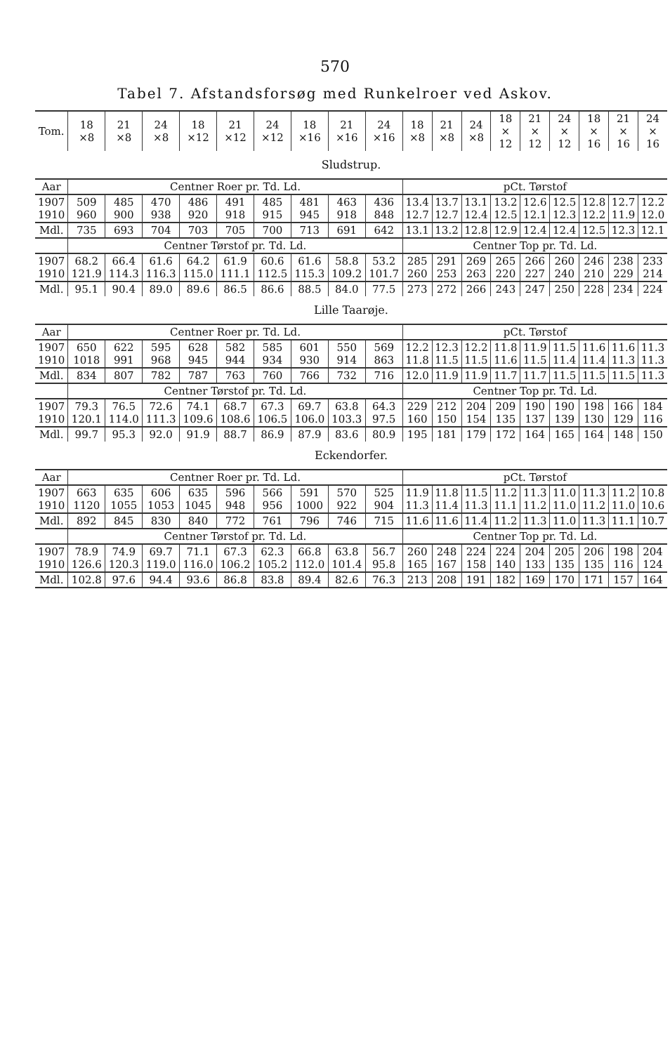570
Tabel 7. Afstandsforsøg med Runkelroer ved Askov.
| Tom. | 18 ×8 | 21 ×8 | 24 ×8 | 18 ×12 | 21 ×12 | 24 ×12 | 18 ×16 | 21 ×16 | 24 ×16 | 18 ×8 | 21 ×8 | 24 ×8 | 18 × 12 | 21 × 12 | 24 × 12 | 18 × 16 | 21 × 16 | 24 × 16 |
| Sludstrup. | | | | | | | | | | | | | | | | | | |
| Aar | Centner Roer pr. Td. Ld. | | | | | | | | | pCt. Tørstof | | | | | | | | |
| 1907 1910 | 509 960 | 485 900 | 470 938 | 486 920 | 491 918 | 485 915 | 481 945 | 463 918 | 436 848 | 13.4 12.7 | 13.7 12.7 | 13.1 12.4 | 13.2 12.5 | 12.6 12.1 | 12.5 12.3 | 12.8 12.2 | 12.7 11.9 | 12.2 12.0 |
| Mdl. | 735 | 693 | 704 | 703 | 705 | 700 | 713 | 691 | 642 | 13.1 | 13.2 | 12.8 | 12.9 | 12.4 | 12.4 | 12.5 | 12.3 | 12.1 |
| | Centner Tørstof pr. Td. Ld. | | | | | | | | | Centner Top pr. Td. Ld. | | | | | | | | |
| 1907 1910 | 68.2 121.9 | 66.4 114.3 | 61.6 116.3 | 64.2 115.0 | 61.9 111.1 | 60.6 112.5 | 61.6 115.3 | 58.8 109.2 | 53.2 101.7 | 285 260 | 291 253 | 269 263 | 265 220 | 266 227 | 260 240 | 246 210 | 238 229 | 233 214 |
| Mdl. | 95.1 | 90.4 | 89.0 | 89.6 | 86.5 | 86.6 | 88.5 | 84.0 | 77.5 | 273 | 272 | 266 | 243 | 247 | 250 | 228 | 234 | 224 |
| Lille Taarøje. | | | | | | | | | | | | | | | | | | |
| Aar | Centner Roer pr. Td. Ld. | | | | | | | | | pCt. Tørstof | | | | | | | | |
| 1907 1910 | 650 1018 | 622 991 | 595 968 | 628 945 | 582 944 | 585 934 | 601 930 | 550 914 | 569 863 | 12.2 11.8 | 12.3 11.5 | 12.2 11.5 | 11.8 11.6 | 11.9 11.5 | 11.5 11.4 | 11.6 11.4 | 11.6 11.3 | 11.3 11.3 |
| Mdl. | 834 | 807 | 782 | 787 | 763 | 760 | 766 | 732 | 716 | 12.0 | 11.9 | 11.9 | 11.7 | 11.7 | 11.5 | 11.5 | 11.5 | 11.3 |
| | Centner Tørstof pr. Td. Ld. | | | | | | | | | Centner Top pr. Td. Ld. | | | | | | | | |
| 1907 1910 | 79.3 120.1 | 76.5 114.0 | 72.6 111.3 | 74.1 109.6 | 68.7 108.6 | 67.3 106.5 | 69.7 106.0 | 63.8 103.3 | 64.3 97.5 | 229 160 | 212 150 | 204 154 | 209 135 | 190 137 | 190 139 | 198 130 | 166 129 | 184 116 |
| Mdl. | 99.7 | 95.3 | 92.0 | 91.9 | 88.7 | 86.9 | 87.9 | 83.6 | 80.9 | 195 | 181 | 179 | 172 | 164 | 165 | 164 | 148 | 150 |
| Eckendorfer. | | | | | | | | | | | | | | | | | | |
| Aar | Centner Roer pr. Td. Ld. | | | | | | | | | pCt. Tørstof | | | | | | | | |
| 1907 1910 | 663 1120 | 635 1055 | 606 1053 | 635 1045 | 596 948 | 566 956 | 591 1000 | 570 922 | 525 904 | 11.9 11.3 | 11.8 11.4 | 11.5 11.3 | 11.2 11.1 | 11.3 11.2 | 11.0 11.0 | 11.3 11.2 | 11.2 11.0 | 10.8 10.6 |
| Mdl. | 892 | 845 | 830 | 840 | 772 | 761 | 796 | 746 | 715 | 11.6 | 11.6 | 11.4 | 11.2 | 11.3 | 11.0 | 11.3 | 11.1 | 10.7 |
| | Centner Tørstof pr. Td. Ld. | | | | | | | | | Centner Top pr. Td. Ld. | | | | | | | | |
| 1907 1910 | 78.9 126.6 | 74.9 120.3 | 69.7 119.0 | 71.1 116.0 | 67.3 106.2 | 62.3 105.2 | 66.8 112.0 | 63.8 101.4 | 56.7 95.8 | 260 165 | 248 167 | 224 158 | 224 140 | 204 133 | 205 135 | 206 135 | 198 116 | 204 124 |
| Mdl. | 102.8 | 97.6 | 94.4 | 93.6 | 86.8 | 83.8 | 89.4 | 82.6 | 76.3 | 213 | 208 | 191 | 182 | 169 | 170 | 171 | 157 | 164 |